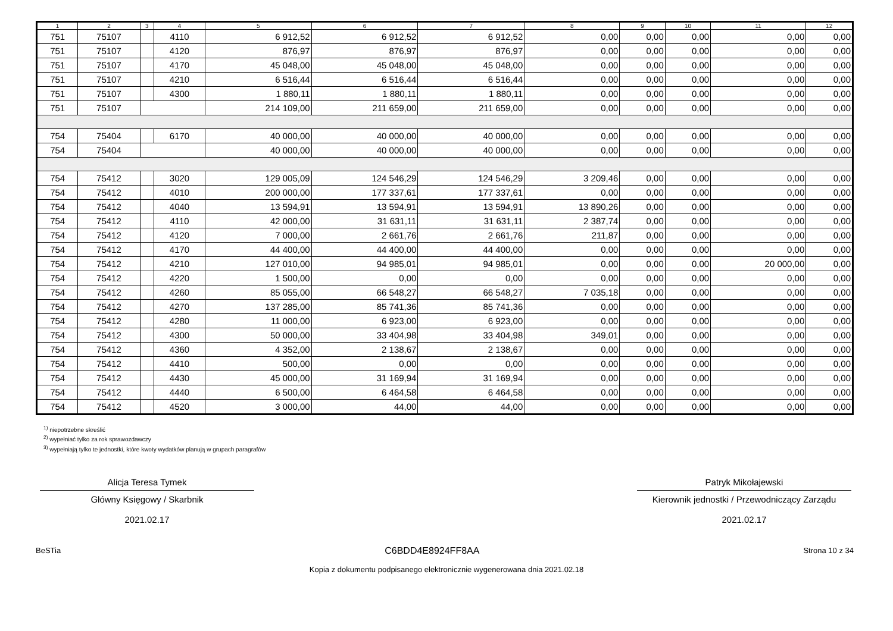| 1 | 2 | 3 | 4 | 5 | 6 | 7 | 8 | 9 | 10 | 11 | 12 |
| --- | --- | --- | --- | --- | --- | --- | --- | --- | --- | --- | --- |
| 751 | 75107 | | 4110 | 6 912,52 | 6 912,52 | 6 912,52 | 0,00 | 0,00 | 0,00 | 0,00 | 0,00 |
| 751 | 75107 | | 4120 | 876,97 | 876,97 | 876,97 | 0,00 | 0,00 | 0,00 | 0,00 | 0,00 |
| 751 | 75107 | | 4170 | 45 048,00 | 45 048,00 | 45 048,00 | 0,00 | 0,00 | 0,00 | 0,00 | 0,00 |
| 751 | 75107 | | 4210 | 6 516,44 | 6 516,44 | 6 516,44 | 0,00 | 0,00 | 0,00 | 0,00 | 0,00 |
| 751 | 75107 | | 4300 | 1 880,11 | 1 880,11 | 1 880,11 | 0,00 | 0,00 | 0,00 | 0,00 | 0,00 |
| 751 | 75107 | | | 214 109,00 | 211 659,00 | 211 659,00 | 0,00 | 0,00 | 0,00 | 0,00 | 0,00 |
| 754 | 75404 | | 6170 | 40 000,00 | 40 000,00 | 40 000,00 | 0,00 | 0,00 | 0,00 | 0,00 | 0,00 |
| 754 | 75404 | | | 40 000,00 | 40 000,00 | 40 000,00 | 0,00 | 0,00 | 0,00 | 0,00 | 0,00 |
| 754 | 75412 | | 3020 | 129 005,09 | 124 546,29 | 124 546,29 | 3 209,46 | 0,00 | 0,00 | 0,00 | 0,00 |
| 754 | 75412 | | 4010 | 200 000,00 | 177 337,61 | 177 337,61 | 0,00 | 0,00 | 0,00 | 0,00 | 0,00 |
| 754 | 75412 | | 4040 | 13 594,91 | 13 594,91 | 13 594,91 | 13 890,26 | 0,00 | 0,00 | 0,00 | 0,00 |
| 754 | 75412 | | 4110 | 42 000,00 | 31 631,11 | 31 631,11 | 2 387,74 | 0,00 | 0,00 | 0,00 | 0,00 |
| 754 | 75412 | | 4120 | 7 000,00 | 2 661,76 | 2 661,76 | 211,87 | 0,00 | 0,00 | 0,00 | 0,00 |
| 754 | 75412 | | 4170 | 44 400,00 | 44 400,00 | 44 400,00 | 0,00 | 0,00 | 0,00 | 0,00 | 0,00 |
| 754 | 75412 | | 4210 | 127 010,00 | 94 985,01 | 94 985,01 | 0,00 | 0,00 | 0,00 | 20 000,00 | 0,00 |
| 754 | 75412 | | 4220 | 1 500,00 | 0,00 | 0,00 | 0,00 | 0,00 | 0,00 | 0,00 | 0,00 |
| 754 | 75412 | | 4260 | 85 055,00 | 66 548,27 | 66 548,27 | 7 035,18 | 0,00 | 0,00 | 0,00 | 0,00 |
| 754 | 75412 | | 4270 | 137 285,00 | 85 741,36 | 85 741,36 | 0,00 | 0,00 | 0,00 | 0,00 | 0,00 |
| 754 | 75412 | | 4280 | 11 000,00 | 6 923,00 | 6 923,00 | 0,00 | 0,00 | 0,00 | 0,00 | 0,00 |
| 754 | 75412 | | 4300 | 50 000,00 | 33 404,98 | 33 404,98 | 349,01 | 0,00 | 0,00 | 0,00 | 0,00 |
| 754 | 75412 | | 4360 | 4 352,00 | 2 138,67 | 2 138,67 | 0,00 | 0,00 | 0,00 | 0,00 | 0,00 |
| 754 | 75412 | | 4410 | 500,00 | 0,00 | 0,00 | 0,00 | 0,00 | 0,00 | 0,00 | 0,00 |
| 754 | 75412 | | 4430 | 45 000,00 | 31 169,94 | 31 169,94 | 0,00 | 0,00 | 0,00 | 0,00 | 0,00 |
| 754 | 75412 | | 4440 | 6 500,00 | 6 464,58 | 6 464,58 | 0,00 | 0,00 | 0,00 | 0,00 | 0,00 |
| 754 | 75412 | | 4520 | 3 000,00 | 44,00 | 44,00 | 0,00 | 0,00 | 0,00 | 0,00 | 0,00 |
<sup>1)</sup> niepotrzebne skreślić
<sup>2)</sup> wypełniać tylko za rok sprawozdawczy
<sup>3)</sup> wypełniają tylko te jednostki, które kwoty wydatków planują w grupach paragrafów
Alicja Teresa Tymek
Główny Księgowy / Skarbnik
2021.02.17
Patryk Mikołajewski
Kierownik jednostki / Przewodniczący Zarządu
2021.02.17
BeSTia C6BDD4E8924FF8AA Strona 10 z 34
Kopia z dokumentu podpisanego elektronicznie wygenerowana dnia 2021.02.18